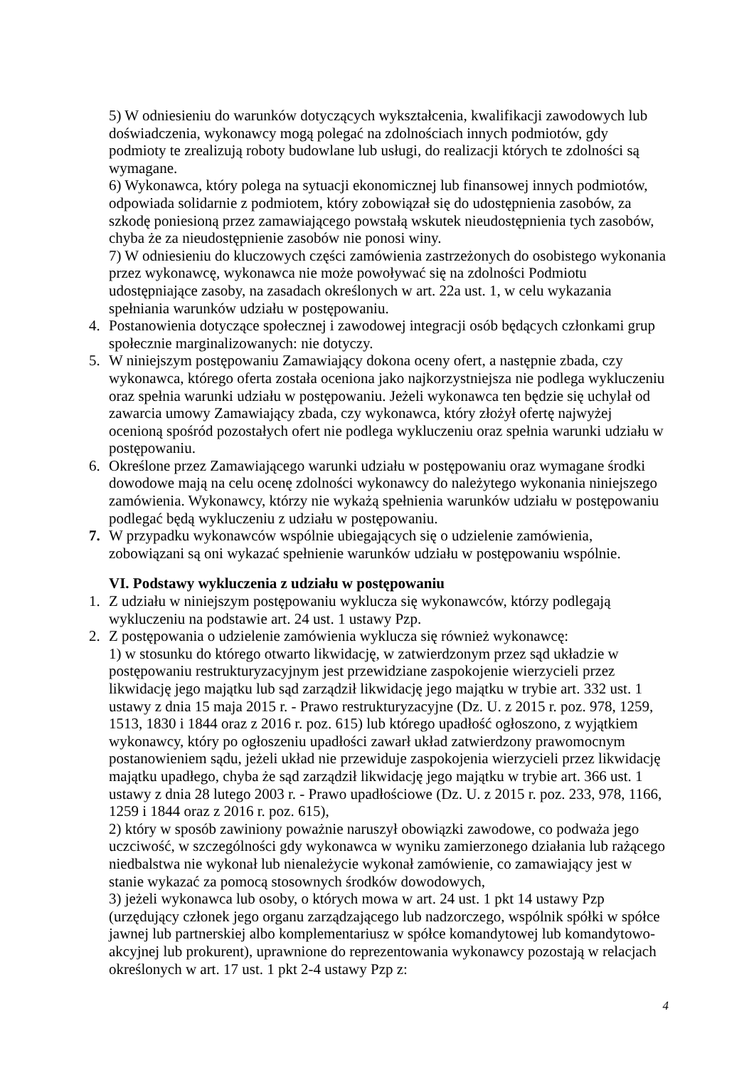5) W odniesieniu do warunków dotyczących wykształcenia, kwalifikacji zawodowych lub doświadczenia, wykonawcy mogą polegać na zdolnościach innych podmiotów, gdy podmioty te zrealizują roboty budowlane lub usługi, do realizacji których te zdolności są wymagane.
6) Wykonawca, który polega na sytuacji ekonomicznej lub finansowej innych podmiotów, odpowiada solidarnie z podmiotem, który zobowiązał się do udostępnienia zasobów, za szkodę poniesioną przez zamawiającego powstałą wskutek nieudostępnienia tych zasobów, chyba że za nieudostępnienie zasobów nie ponosi winy.
7) W odniesieniu do kluczowych części zamówienia zastrzeżonych do osobistego wykonania przez wykonawcę, wykonawca nie może powoływać się na zdolności Podmiotu udostępniające zasoby, na zasadach określonych w art. 22a ust. 1, w celu wykazania spełniania warunków udziału w postępowaniu.
4. Postanowienia dotyczące społecznej i zawodowej integracji osób będących członkami grup społecznie marginalizowanych: nie dotyczy.
5. W niniejszym postępowaniu Zamawiający dokona oceny ofert, a następnie zbada, czy wykonawca, którego oferta została oceniona jako najkorzystniejsza nie podlega wykluczeniu oraz spełnia warunki udziału w postępowaniu. Jeżeli wykonawca ten będzie się uchylał od zawarcia umowy Zamawiający zbada, czy wykonawca, który złożył ofertę najwyżej ocenioną spośród pozostałych ofert nie podlega wykluczeniu oraz spełnia warunki udziału w postępowaniu.
6. Określone przez Zamawiającego warunki udziału w postępowaniu oraz wymagane środki dowodowe mają na celu ocenę zdolności wykonawcy do należytego wykonania niniejszego zamówienia. Wykonawcy, którzy nie wykażą spełnienia warunków udziału w postępowaniu podlegać będą wykluczeniu z udziału w postępowaniu.
7. W przypadku wykonawców wspólnie ubiegających się o udzielenie zamówienia, zobowiązani są oni wykazać spełnienie warunków udziału w postępowaniu wspólnie.
VI. Podstawy wykluczenia z udziału w postępowaniu
1. Z udziału w niniejszym postępowaniu wyklucza się wykonawców, którzy podlegają wykluczeniu na podstawie art. 24 ust. 1 ustawy Pzp.
2. Z postępowania o udzielenie zamówienia wyklucza się również wykonawcę:
1) w stosunku do którego otwarto likwidację, w zatwierdzonym przez sąd układzie w postępowaniu restrukturyzacyjnym jest przewidziane zaspokojenie wierzycieli przez likwidację jego majątku lub sąd zarządził likwidację jego majątku w trybie art. 332 ust. 1 ustawy z dnia 15 maja 2015 r. - Prawo restrukturyzacyjne (Dz. U. z 2015 r. poz. 978, 1259, 1513, 1830 i 1844 oraz z 2016 r. poz. 615) lub którego upadłość ogłoszono, z wyjątkiem wykonawcy, który po ogłoszeniu upadłości zawarł układ zatwierdzony prawomocnym postanowieniem sądu, jeżeli układ nie przewiduje zaspokojenia wierzycieli przez likwidację majątku upadłego, chyba że sąd zarządził likwidację jego majątku w trybie art. 366 ust. 1 ustawy z dnia 28 lutego 2003 r. - Prawo upadłościowe (Dz. U. z 2015 r. poz. 233, 978, 1166, 1259 i 1844 oraz z 2016 r. poz. 615),
2) który w sposób zawiniony poważnie naruszył obowiązki zawodowe, co podważa jego uczciwość, w szczególności gdy wykonawca w wyniku zamierzonego działania lub rażącego niedbalstwa nie wykonał lub nienależycie wykonał zamówienie, co zamawiający jest w stanie wykazać za pomocą stosownych środków dowodowych,
3) jeżeli wykonawca lub osoby, o których mowa w art. 24 ust. 1 pkt 14 ustawy Pzp (urzędujący członek jego organu zarządzającego lub nadzorczego, wspólnik spółki w spółce jawnej lub partnerskiej albo komplementariusz w spółce komandytowej lub komandytowo-akcyjnej lub prokurent), uprawnione do reprezentowania wykonawcy pozostają w relacjach określonych w art. 17 ust. 1 pkt 2-4 ustawy Pzp z:
4